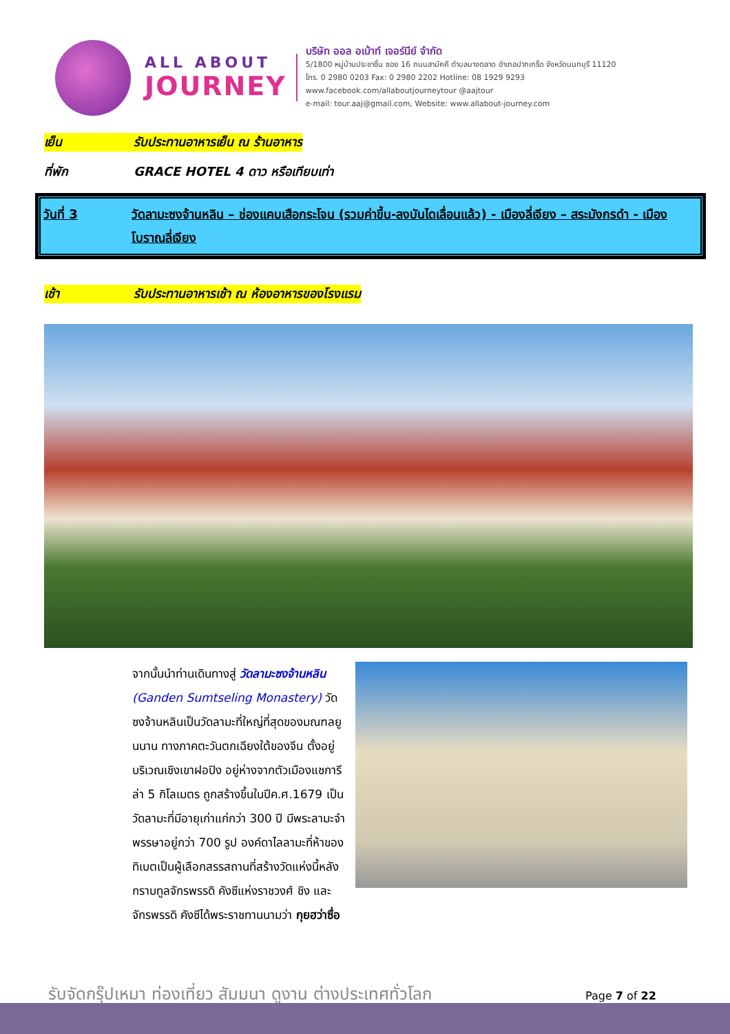ALL ABOUT
JOURNEY
บริษัท ออล อเบ้าท์ เจอร์นีย์ จำกัด
5/1800 หมู่บ้านประชาชื่น ซอย 16 ถนนสามัคคี ตำบลบางตลาด อำเภอปากเกร็ด จังหวัดนนทบุรี 11120
โทร. 0 2980 0203 Fax: 0 2980 2202 Hotline: 08 1929 9293
www.facebook.com/allaboutjourneytour @aajtour
e-mail: tour.aaj@gmail.com, Website: www.allabout-journey.com
เย็น รับประทานอาหารเย็น ณ ร้านอาหาร
ที่พัก GRACE HOTEL 4 ดาว หรือเทียบเท่า
วันที่ 3 วัดลามะซงจ้านหลิน – ช่องแคบเสือกระโจน (รวมค่าขึ้น-ลงบันไดเลื่อนแล้ว) - เมืองลี่เจียง – สระมังกรดำ - เมืองโบราณลี่เจียง
เช้า รับประทานอาหารเช้า ณ ห้องอาหารของโรงแรม
จากนั้นนำท่านเดินทางสู่ วัดลามะซงจ้านหลิน (Ganden Sumtseling Monastery) วัดซงจ้านหลินเป็นวัดลามะที่ใหญ่ที่สุดของมณฑลยูนนาน ทางภาคตะวันตกเฉียงใต้ของจีน ตั้งอยู่บริเวณเชิงเขาฝอปิง อยู่ห่างจากตัวเมืองแชการีล่า 5 กิโลเมตร ถูกสร้างขึ้นในปีค.ศ.1679 เป็นวัดลามะที่มีอายุเก่าแก่กว่า 300 ปี มีพระลามะจำพรรษาอยู่กว่า 700 รูป องค์ดาไลลามะที่ห้าของทิเบตเป็นผู้เลือกสรรสถานที่สร้างวัดแห่งนี้หลังกราบทูลจักรพรรดิ คังซีแห่งราชวงศ์ ชิง และจักรพรรดิ คังซีได้พระราชทานนามว่า กุยฮว่าซื่อ
รับจัดกรุ๊ปเหมา ท่องเที่ยว สัมมนา ดูงาน ต่างประเทศทั่วโลก
Page 7 of 22